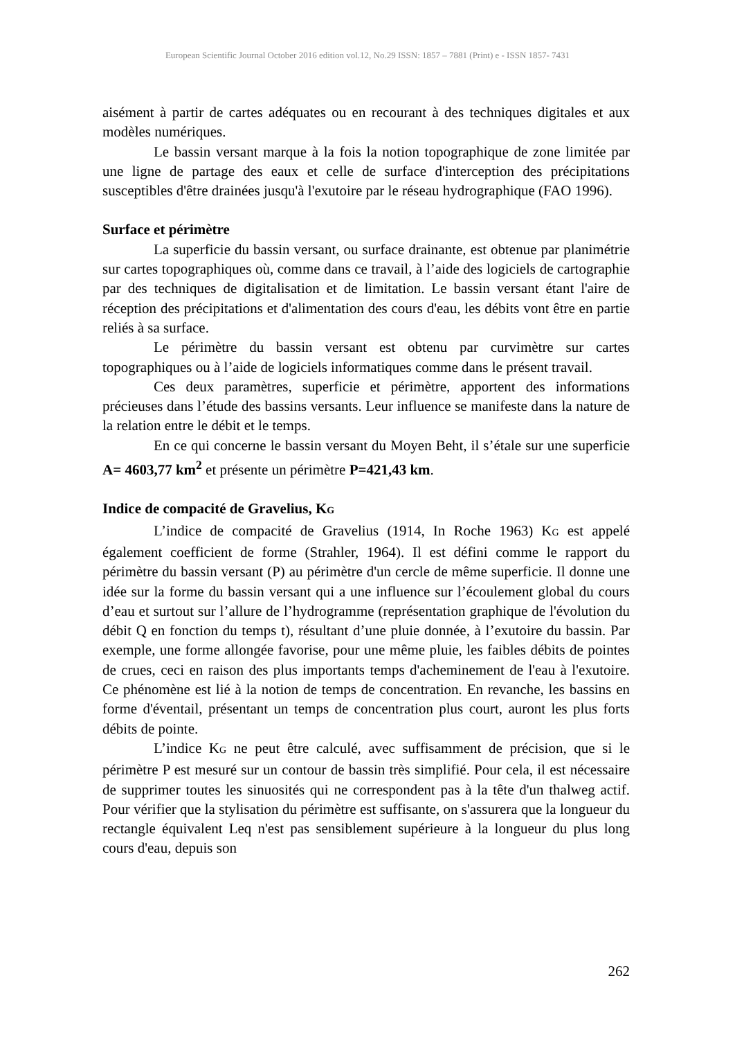European Scientific Journal October 2016 edition vol.12, No.29 ISSN: 1857 – 7881 (Print) e - ISSN 1857- 7431
aisément à partir de cartes adéquates ou en recourant à des techniques digitales et aux modèles numériques.
Le bassin versant marque à la fois la notion topographique de zone limitée par une ligne de partage des eaux et celle de surface d'interception des précipitations susceptibles d'être drainées jusqu'à l'exutoire par le réseau hydrographique (FAO 1996).
Surface et périmètre
La superficie du bassin versant, ou surface drainante, est obtenue par planimétrie sur cartes topographiques où, comme dans ce travail, à l’aide des logiciels de cartographie par des techniques de digitalisation et de limitation. Le bassin versant étant l'aire de réception des précipitations et d'alimentation des cours d'eau, les débits vont être en partie reliés à sa surface.
Le périmètre du bassin versant est obtenu par curvimètre sur cartes topographiques ou à l’aide de logiciels informatiques comme dans le présent travail.
Ces deux paramètres, superficie et périmètre, apportent des informations précieuses dans l’étude des bassins versants. Leur influence se manifeste dans la nature de la relation entre le débit et le temps.
En ce qui concerne le bassin versant du Moyen Beht, il s’étale sur une superficie A= 4603,77 km<sup>2</sup> et présente un périmètre P=421,43 km.
Indice de compacité de Gravelius, K<sub>G</sub>
L’indice de compacité de Gravelius (1914, In Roche 1963) K<sub>G</sub> est appelé également coefficient de forme (Strahler, 1964). Il est défini comme le rapport du périmètre du bassin versant (P) au périmètre d'un cercle de même superficie. Il donne une idée sur la forme du bassin versant qui a une influence sur l’écoulement global du cours d’eau et surtout sur l’allure de l’hydrogramme (représentation graphique de l'évolution du débit Q en fonction du temps t), résultant d’une pluie donnée, à l’exutoire du bassin. Par exemple, une forme allongée favorise, pour une même pluie, les faibles débits de pointes de crues, ceci en raison des plus importants temps d'acheminement de l'eau à l'exutoire. Ce phénomène est lié à la notion de temps de concentration. En revanche, les bassins en forme d'éventail, présentant un temps de concentration plus court, auront les plus forts débits de pointe.
L’indice K<sub>G</sub> ne peut être calculé, avec suffisamment de précision, que si le périmètre P est mesuré sur un contour de bassin très simplifié. Pour cela, il est nécessaire de supprimer toutes les sinuosités qui ne correspondent pas à la tête d'un thalweg actif. Pour vérifier que la stylisation du périmètre est suffisante, on s'assurera que la longueur du rectangle équivalent Leq n'est pas sensiblement supérieure à la longueur du plus long cours d'eau, depuis son
262